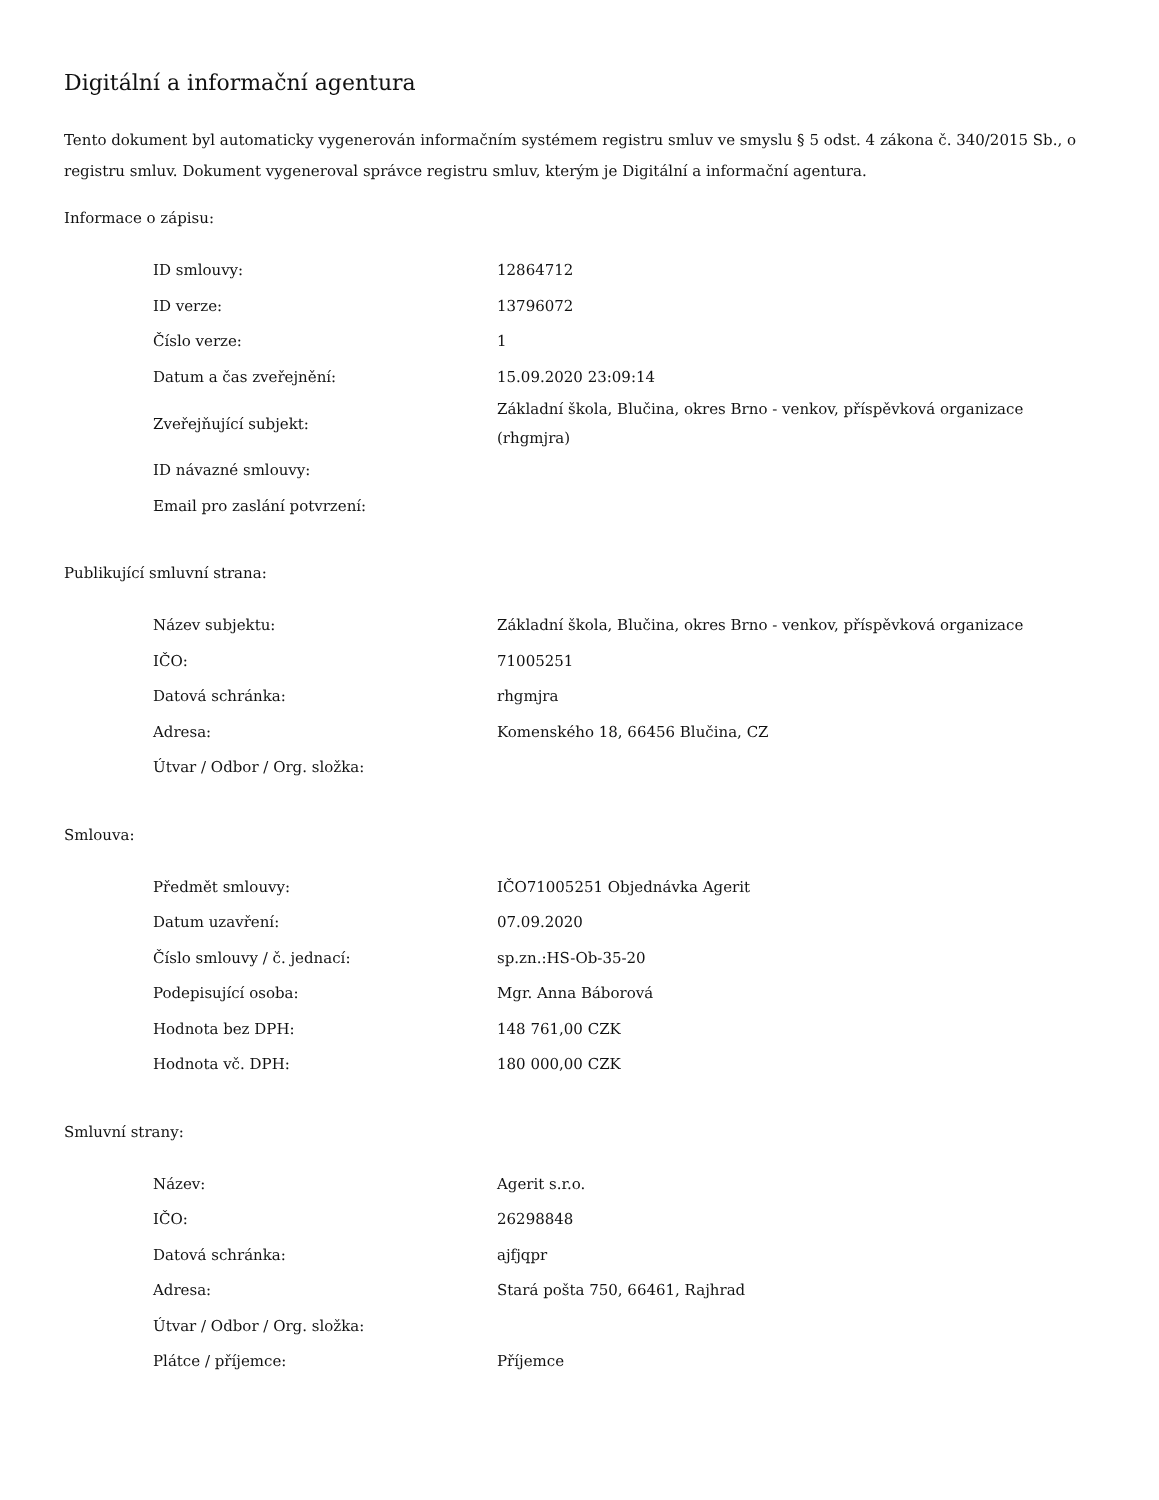Digitální a informační agentura
Tento dokument byl automaticky vygenerován informačním systémem registru smluv ve smyslu § 5 odst. 4 zákona č. 340/2015 Sb., o registru smluv. Dokument vygeneroval správce registru smluv, kterým je Digitální a informační agentura.
Informace o zápisu:
| ID smlouvy: | 12864712 |
| ID verze: | 13796072 |
| Číslo verze: | 1 |
| Datum a čas zveřejnění: | 15.09.2020 23:09:14 |
| Zveřejňující subjekt: | Základní škola, Blučina, okres Brno - venkov, příspěvková organizace (rhgmjra) |
| ID návazné smlouvy: | |
| Email pro zaslání potvrzení: | |
Publikující smluvní strana:
| Název subjektu: | Základní škola, Blučina, okres Brno - venkov, příspěvková organizace |
| IČO: | 71005251 |
| Datová schránka: | rhgmjra |
| Adresa: | Komenského 18, 66456 Blučina, CZ |
| Útvar / Odbor / Org. složka: | |
Smlouva:
| Předmět smlouvy: | IČO71005251 Objednávka Agerit |
| Datum uzavření: | 07.09.2020 |
| Číslo smlouvy / č. jednací: | sp.zn.:HS-Ob-35-20 |
| Podepisující osoba: | Mgr. Anna Báborová |
| Hodnota bez DPH: | 148 761,00 CZK |
| Hodnota vč. DPH: | 180 000,00 CZK |
Smluvní strany:
| Název: | Agerit s.r.o. |
| IČO: | 26298848 |
| Datová schránka: | ajfjqpr |
| Adresa: | Stará pošta 750, 66461, Rajhrad |
| Útvar / Odbor / Org. složka: | |
| Plátce / příjemce: | Příjemce |